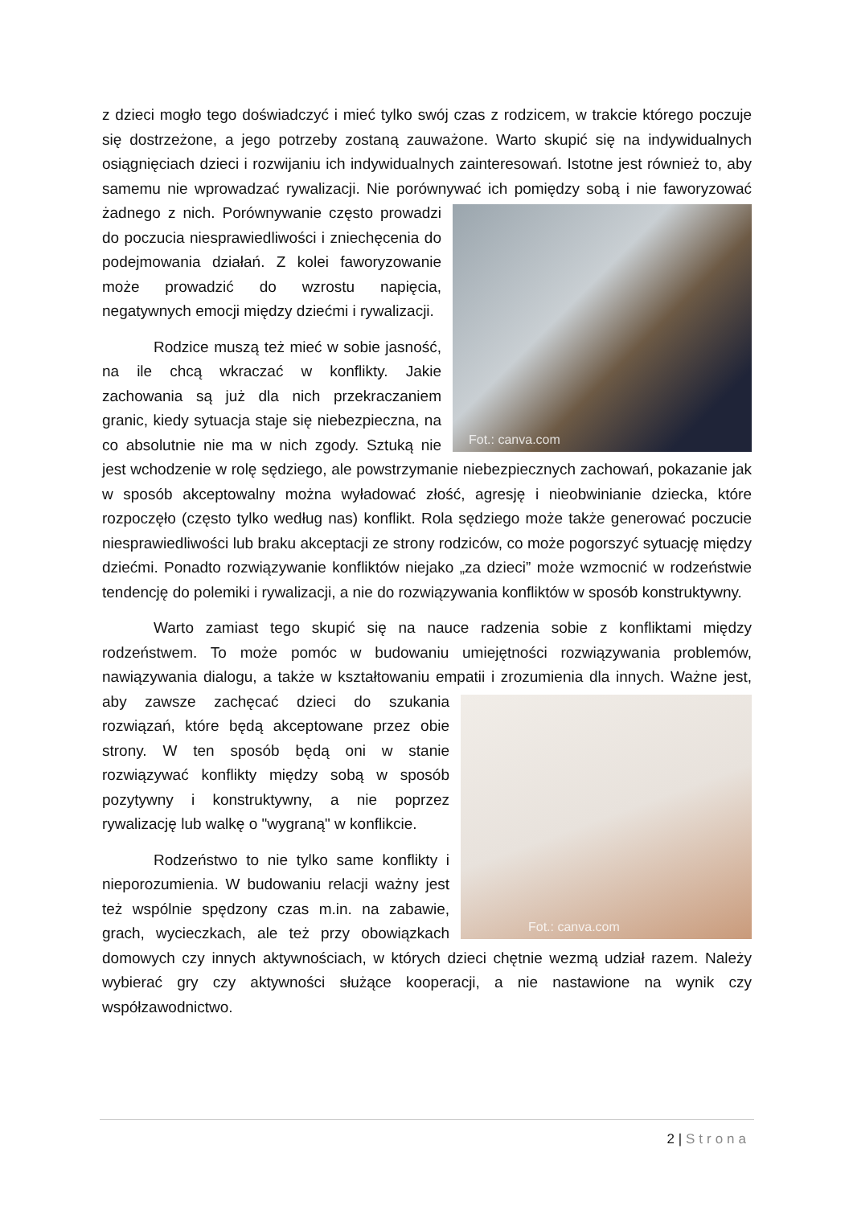z dzieci mogło tego doświadczyć i mieć tylko swój czas z rodzicem, w trakcie którego poczuje się dostrzeżone, a jego potrzeby zostaną zauważone. Warto skupić się na indywidualnych osiągnięciach dzieci i rozwijaniu ich indywidualnych zainteresowań. Istotne jest również to, aby samemu nie wprowadzać rywalizacji. Nie porównywać ich Fot.: canva.com pomiędzy sobą i nie faworyzować żadnego z nich. Porównywanie często prowadzi do poczucia niesprawiedliwości i zniechęcenia do podejmowania działań. Z kolei faworyzowanie może prowadzić do wzrostu napięcia, negatywnych emocji między dziećmi i rywalizacji.
Rodzice muszą też mieć w sobie jasność, na ile chcą wkraczać w konflikty. Jakie zachowania są już dla nich przekraczaniem granic, kiedy sytuacja staje się niebezpieczna, na co absolutnie nie ma w nich zgody. Sztuką nie jest wchodzenie w rolę sędziego, ale powstrzymanie niebezpiecznych zachowań, pokazanie jak w sposób akceptowalny można wyładować złość, agresję i nieobwinianie dziecka, które rozpoczęło (często tylko według nas) konflikt. Rola sędziego może także generować poczucie niesprawiedliwości lub braku akceptacji ze strony rodziców, co może pogorszyć sytuację między dziećmi. Ponadto rozwiązywanie konfliktów niejako „za dzieci” może wzmocnić w rodzeństwie tendencję do polemiki i rywalizacji, a nie do rozwiązywania konfliktów w sposób konstruktywny.
Warto zamiast tego skupić się na nauce radzenia sobie z konfliktami między rodzeństwem. To może pomóc w budowaniu umiejętności rozwiązywania problemów, nawiązywania dialogu, a także w kształtowaniu empatii i zrozumienia dla innych. Ważne Fot.: canva.com jest, aby zawsze zachęcać dzieci do szukania rozwiązań, które będą akceptowane przez obie strony. W ten sposób będą oni w stanie rozwiązywać konflikty między sobą w sposób pozytywny i konstruktywny, a nie poprzez rywalizację lub walkę o "wygraną" w konflikcie.
Rodzeństwo to nie tylko same konflikty i nieporozumienia. W budowaniu relacji ważny jest też wspólnie spędzony czas m.in. na zabawie, grach, wycieczkach, ale też przy obowiązkach domowych czy innych aktywnościach, w których dzieci chętnie wezmą udział razem. Należy wybierać gry czy aktywności służące kooperacji, a nie nastawione na wynik czy współzawodnictwo.
2 | Strona